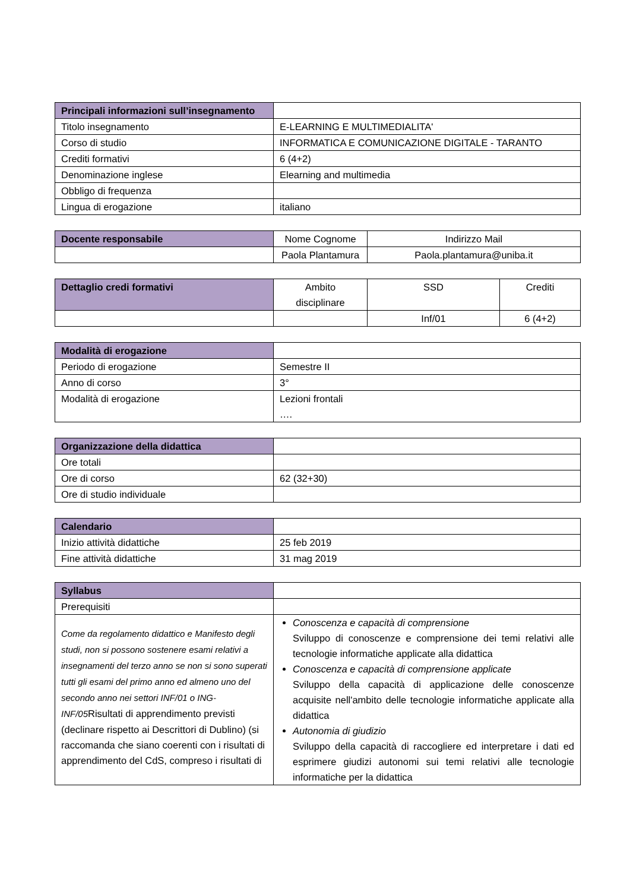| Principali informazioni sull’insegnamento | |
| Titolo insegnamento | E-LEARNING E MULTIMEDIALITA' |
| Corso di studio | INFORMATICA E COMUNICAZIONE DIGITALE - TARANTO |
| Crediti formativi | 6 (4+2) |
| Denominazione inglese | Elearning and multimedia |
| Obbligo di frequenza | |
| Lingua di erogazione | italiano |
| Docente responsabile | Nome Cognome | Indirizzo Mail |
| | Paola Plantamura | Paola.plantamura@uniba.it |
| Dettaglio credi formativi | Ambito disciplinare | SSD | Crediti |
| | | Inf/01 | 6 (4+2) |
| Modalità di erogazione | |
| Periodo di erogazione | Semestre II |
| Anno di corso | 3° |
| Modalità di erogazione | Lezioni frontali …. |
| Organizzazione della didattica | |
| Ore totali | |
| Ore di corso | 62 (32+30) |
| Ore di studio individuale | |
| Calendario | |
| Inizio attività didattiche | 25 feb 2019 |
| Fine attività didattiche | 31 mag 2019 |
| Syllabus | |
| Prerequisiti | |
| Come da regolamento didattico e Manifesto degli studi, non si possono sostenere esami relativi a insegnamenti del terzo anno se non si sono superati tutti gli esami del primo anno ed almeno uno del secondo anno nei settori INF/01 o ING-INF/05 Risultati di apprendimento previsti (declinare rispetto ai Descrittori di Dublino) (si raccomanda che siano coerenti con i risultati di apprendimento del CdS, compreso i risultati di | Conoscenza e capacità di comprensione Sviluppo di conoscenze e comprensione dei temi relativi alle tecnologie informatiche applicate alla didattica Conoscenza e capacità di comprensione applicate Sviluppo della capacità di applicazione delle conoscenze acquisite nell'ambito delle tecnologie informatiche applicate alla didattica Autonomia di giudizio Sviluppo della capacità di raccogliere ed interpretare i dati ed esprimere giudizi autonomi sui temi relativi alle tecnologie informatiche per la didattica |